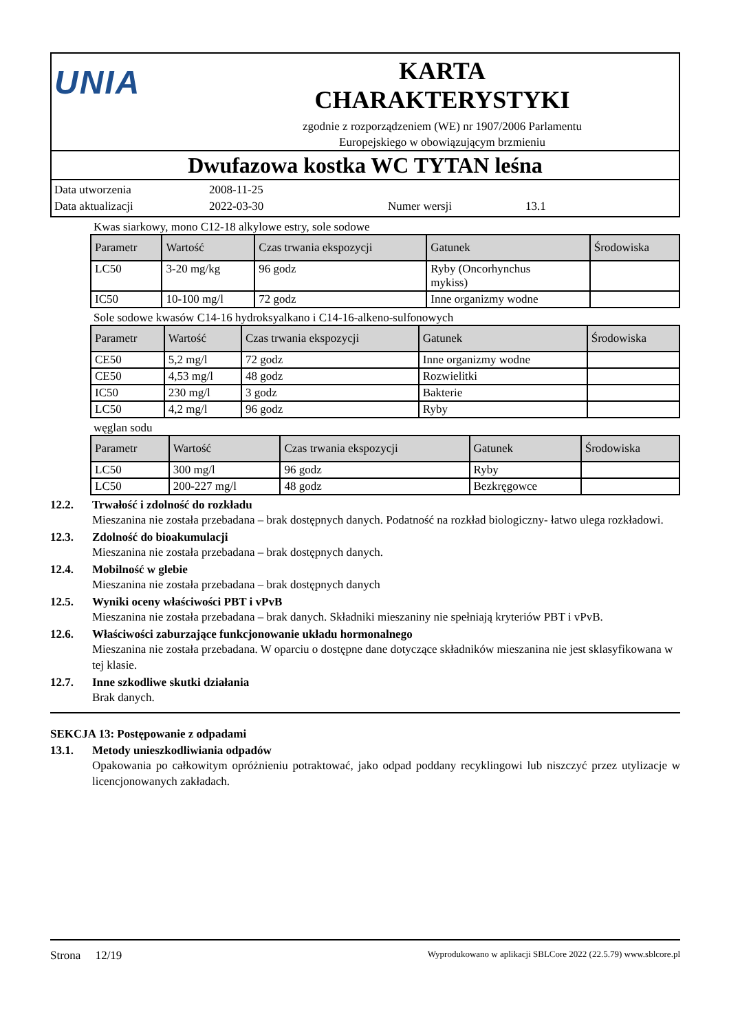UNIA
KARTA
CHARAKTERYSTYKI
zgodnie z rozporządzeniem (WE) nr 1907/2006 Parlamentu
Europejskiego w obowiązującym brzmieniu
Dwufazowa kostka WC TYTAN leśna
Data utworzenia 2008-11-25
Data aktualizacji 2022-03-30 Numer wersji 13.1
Kwas siarkowy, mono C12-18 alkylowe estry, sole sodowe
| Parametr | Wartość | Czas trwania ekspozycji | Gatunek | Środowiska |
| --- | --- | --- | --- | --- |
| LC50 | 3-20 mg/kg | 96 godz | Ryby (Oncorhynchus mykiss) | |
| IC50 | 10-100 mg/l | 72 godz | Inne organizmy wodne | |
Sole sodowe kwasów C14-16 hydroksyalkano i C14-16-alkeno-sulfonowych
| Parametr | Wartość | Czas trwania ekspozycji | Gatunek | Środowiska |
| --- | --- | --- | --- | --- |
| CE50 | 5,2 mg/l | 72 godz | Inne organizmy wodne | |
| CE50 | 4,53 mg/l | 48 godz | Rozwielitki | |
| IC50 | 230 mg/l | 3 godz | Bakterie | |
| LC50 | 4,2 mg/l | 96 godz | Ryby | |
węglan sodu
| Parametr | Wartość | Czas trwania ekspozycji | Gatunek | Środowiska |
| --- | --- | --- | --- | --- |
| LC50 | 300 mg/l | 96 godz | Ryby | |
| LC50 | 200-227 mg/l | 48 godz | Bezkręgowce | |
12.2. Trwałość i zdolność do rozkładu
Mieszanina nie została przebadana – brak dostępnych danych. Podatność na rozkład biologiczny- łatwo ulega rozkładowi.
12.3. Zdolność do bioakumulacji
Mieszanina nie została przebadana – brak dostępnych danych.
12.4. Mobilność w glebie
Mieszanina nie została przebadana – brak dostępnych danych
12.5. Wyniki oceny właściwości PBT i vPvB
Mieszanina nie została przebadana – brak danych. Składniki mieszaniny nie spełniają kryteriów PBT i vPvB.
12.6. Właściwości zaburzające funkcjonowanie układu hormonalnego
Mieszanina nie została przebadana. W oparciu o dostępne dane dotyczące składników mieszanina nie jest sklasyfikowana w tej klasie.
12.7. Inne szkodliwe skutki działania
Brak danych.
SEKCJA 13: Postępowanie z odpadami
13.1. Metody unieszkodliwiania odpadów
Opakowania po całkowitym opróżnieniu potraktować, jako odpad poddany recyklingowi lub niszczyć przez utylizacje w licencjonowanych zakładach.
Strona 12/19 Wyprodukowano w aplikacji SBLCore 2022 (22.5.79) www.sblcore.pl